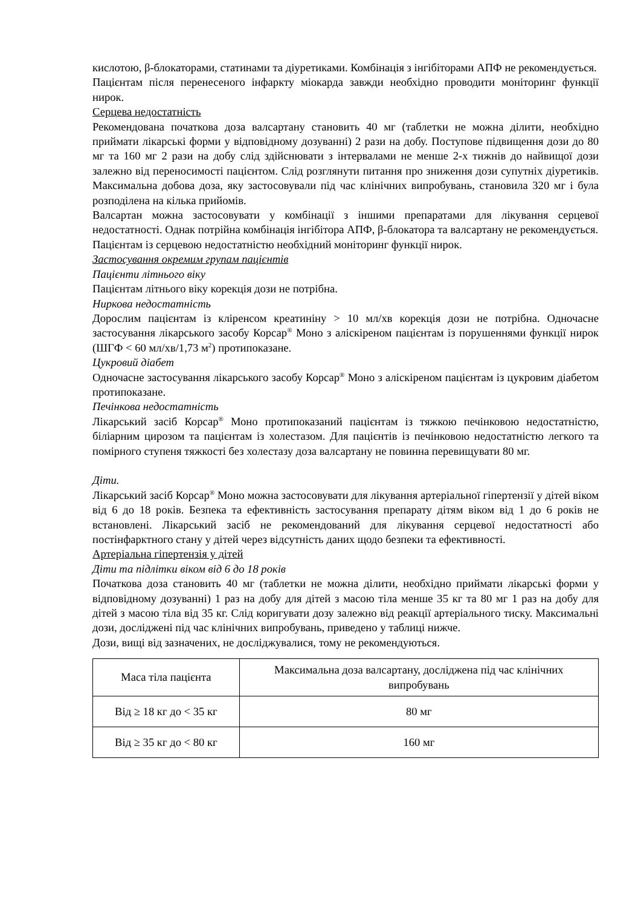кислотою, β-блокаторами, статинами та діуретиками. Комбінація з інгібіторами АПФ не рекомендується.
Пацієнтам після перенесеного інфаркту міокарда завжди необхідно проводити моніторинг функції нирок.
Серцева недостатність
Рекомендована початкова доза валсартану становить 40 мг (таблетки не можна ділити, необхідно приймати лікарські форми у відповідному дозуванні) 2 рази на добу. Поступове підвищення дози до 80 мг та 160 мг 2 рази на добу слід здійснювати з інтервалами не менше 2-х тижнів до найвищої дози залежно від переносимості пацієнтом. Слід розглянути питання про зниження дози супутніх діуретиків. Максимальна добова доза, яку застосовували під час клінічних випробувань, становила 320 мг і була розподілена на кілька прийомів.
Валсартан можна застосовувати у комбінації з іншими препаратами для лікування серцевої недостатності. Однак потрійна комбінація інгібітора АПФ, β-блокатора та валсартану не рекомендується.
Пацієнтам із серцевою недостатністю необхідний моніторинг функції нирок.
Застосування окремим групам пацієнтів
Пацієнти літнього віку
Пацієнтам літнього віку корекція дози не потрібна.
Ниркова недостатність
Дорослим пацієнтам із кліренсом креатиніну > 10 мл/хв корекція дози не потрібна. Одночасне застосування лікарського засобу Корсар<sup>®</sup> Моно з аліскіреном пацієнтам із порушеннями функції нирок (ШГФ < 60 мл/хв/1,73 м<sup>2</sup>) протипоказане.
Цукровий діабет
Одночасне застосування лікарського засобу Корсар<sup>®</sup> Моно з аліскіреном пацієнтам із цукровим діабетом протипоказане.
Печінкова недостатність
Лікарський засіб Корсар<sup>®</sup> Моно протипоказаний пацієнтам із тяжкою печінковою недостатністю, біліарним цирозом та пацієнтам із холестазом. Для пацієнтів із печінковою недостатністю легкого та помірного ступеня тяжкості без холестазу доза валсартану не повинна перевищувати 80 мг.
Діти.
Лікарський засіб Корсар<sup>®</sup> Моно можна застосовувати для лікування артеріальної гіпертензії у дітей віком від 6 до 18 років. Безпека та ефективність застосування препарату дітям віком від 1 до 6 років не встановлені. Лікарський засіб не рекомендований для лікування серцевої недостатності або постінфарктного стану у дітей через відсутність даних щодо безпеки та ефективності.
Артеріальна гіпертензія у дітей
Діти та підлітки віком від 6 до 18 років
Початкова доза становить 40 мг (таблетки не можна ділити, необхідно приймати лікарські форми у відповідному дозуванні) 1 раз на добу для дітей з масою тіла менше 35 кг та 80 мг 1 раз на добу для дітей з масою тіла від 35 кг. Слід коригувати дозу залежно від реакції артеріального тиску. Максимальні дози, досліджені під час клінічних випробувань, приведено у таблиці нижче.
Дози, вищі від зазначених, не досліджувалися, тому не рекомендуються.
| Маса тіла пацієнта | Максимальна доза валсартану, досліджена під час клінічних випробувань |
| Від ≥ 18 кг до < 35 кг | 80 мг |
| Від ≥ 35 кг до < 80 кг | 160 мг |